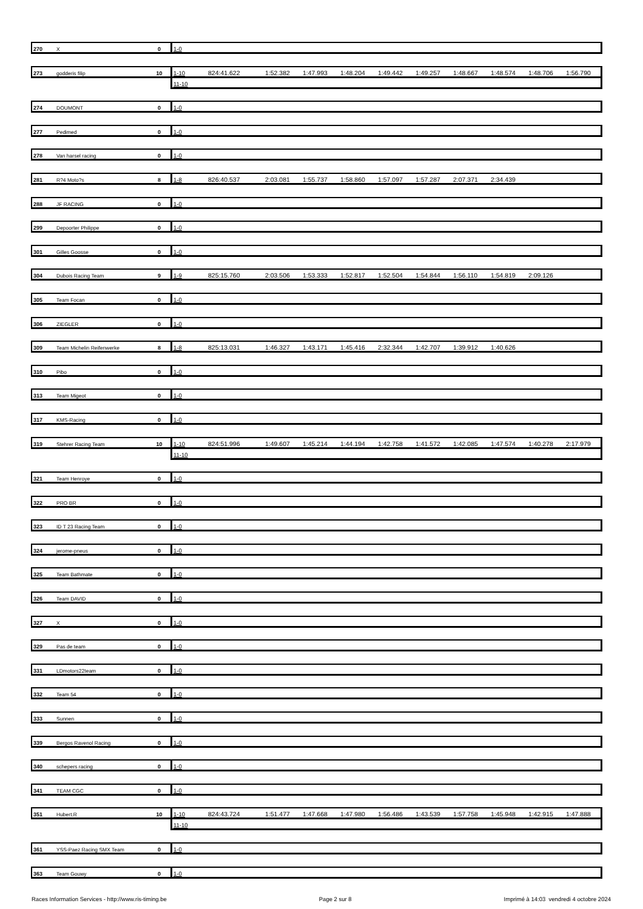| 270 | X | 0 | 1-0 | |
| 273 | godderis filip | 10 | 1-10 | 824:41.622 | 1:52.382 | 1:47.993 | 1:48.204 | 1:49.442 | 1:49.257 | 1:48.667 | 1:48.574 | 1:48.706 | 1:56.790 |
| | | | 11-10 | | | | | | | | | | |
| 274 | DOUMONT | 0 | 1-0 | |
| 277 | Pedimed | 0 | 1-0 | |
| 278 | Van harsel racing | 0 | 1-0 | |
| 281 | R?4 Moto?s | 8 | 1-8 | 826:40.537 | 2:03.081 | 1:55.737 | 1:58.860 | 1:57.097 | 1:57.287 | 2:07.371 | 2:34.439 | | |
| 288 | JF RACING | 0 | 1-0 | |
| 299 | Depoorter Philippe | 0 | 1-0 | |
| 301 | Gilles Goosse | 0 | 1-0 | |
| 304 | Dubois Racing Team | 9 | 1-9 | 825:15.760 | 2:03.506 | 1:53.333 | 1:52.817 | 1:52.504 | 1:54.844 | 1:56.110 | 1:54.819 | 2:09.126 | |
| 305 | Team Focan | 0 | 1-0 | |
| 306 | ZIEGLER | 0 | 1-0 | |
| 309 | Team Michelin Reifenwerke | 8 | 1-8 | 825:13.031 | 1:46.327 | 1:43.171 | 1:45.416 | 2:32.344 | 1:42.707 | 1:39.912 | 1:40.626 | | |
| 310 | Pibo | 0 | 1-0 | |
| 313 | Team Migeot | 0 | 1-0 | |
| 317 | KMS-Racing | 0 | 1-0 | |
| 319 | Stehrer Racing Team | 10 | 1-10 | 824:51.996 | 1:49.607 | 1:45.214 | 1:44.194 | 1:42.758 | 1:41.572 | 1:42.085 | 1:47.574 | 1:40.278 | 2:17.979 |
| | | | 11-10 | | | | | | | | | | |
| 321 | Team Henroye | 0 | 1-0 | |
| 322 | PRO BR | 0 | 1-0 | |
| 323 | ID T 23 Racing Team | 0 | 1-0 | |
| 324 | jerome-pneus | 0 | 1-0 | |
| 325 | Team Bathmate | 0 | 1-0 | |
| 326 | Team DAVID | 0 | 1-0 | |
| 327 | X | 0 | 1-0 | |
| 329 | Pas de team | 0 | 1-0 | |
| 331 | LDmotors22team | 0 | 1-0 | |
| 332 | Team 54 | 0 | 1-0 | |
| 333 | Sunnen | 0 | 1-0 | |
| 339 | Bergos Ravenol Racing | 0 | 1-0 | |
| 340 | schepers racing | 0 | 1-0 | |
| 341 | TEAM CGC | 0 | 1-0 | |
| 351 | Hubert.R | 10 | 1-10 | 824:43.724 | 1:51.477 | 1:47.668 | 1:47.980 | 1:56.486 | 1:43.539 | 1:57.758 | 1:45.948 | 1:42.915 | 1:47.888 |
| | | | 11-10 | | | | | | | | | | |
| 361 | YSS-Paez Racing SMX Team | 0 | 1-0 | |
| 363 | Team Gouwy | 0 | 1-0 | |
Races Information Services - http://www.ris-timing.be Page 2 sur 8 Imprimé à 14:03 vendredi 4 octobre 2024